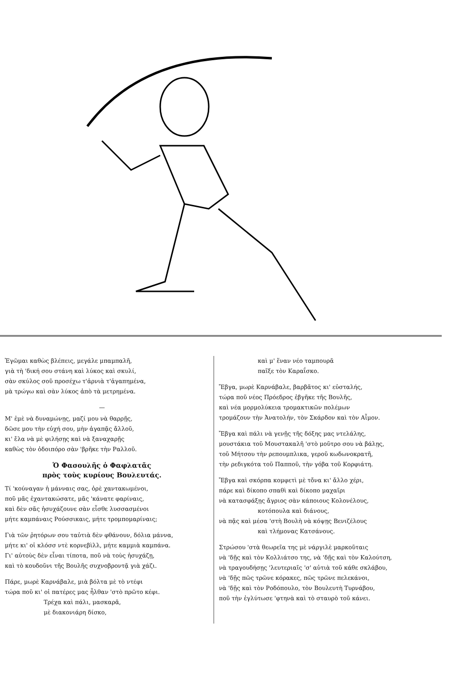Ἐγῶμαι καθὼς βλέπεις, μεγάλε μπαμπαλῆ,
γιὰ τὴ 'δική σου στάνη καὶ λύκος καὶ σκυλί,
σὰν σκύλος σοῦ προσέχω τ'ἀρνιὰ τ'ἀγαπημένα,
μὰ τρώγω καὶ σὰν λύκος ἀπὸ τὰ μετρημένα.
—
Μ' ἐμὲ νὰ δυναμώνῃς, μαζί μου νὰ θαρρῇς,
δῶσε μου τὴν εὐχή σου, μὴν ἀγαπᾷς ἄλλοῦ,
κι' ἔλα νὰ μὲ φιλήσῃς καὶ νὰ ξαναχαρῇς
καθὼς τὸν ὁδοιπόρο σὰν 'βρῆκε τὴν Ραλλοῦ.
Ὁ Φασουλῆς ὁ Φαφλατᾶς
πρὸς τοὺς κυρίους Βουλευτάς.
Τί 'κούναγαν ἡ μάνναις σας, ὀρὲ χαντακωμένοι,
ποῦ μᾶς ἐχαντακώσατε, μᾶς 'κάνατε φαρίναις,
καὶ δὲν σᾶς ἡσυχάζουνε σὰν εἶσθε λυσσασμένοι
μήτε καμπάναις Ρούσσικαις, μήτε τρομπομαρίναις;
Γιὰ τῶν ῥητόρων σου ταὐτιὰ δὲν φθάνουν, δόλια μάννα,
μήτε κι' οἱ κλόσσ ντὲ κορνεβὶλλ, μήτε καμμιὰ καμπάνα.
Γι' αὐτοὺς δὲν εἶναι τίποτα, ποῦ νὰ τοὺς ἡσυχάζῃ,
καὶ τὸ κουδοῦνι τῆς Βουλῆς συχνοβροντᾷ γιὰ χάζι.
Πάρε, μωρὲ Καρνάβαλε, μιὰ βόλτα μὲ τὸ ντέφι
τώρα ποῦ κι' οἱ πατέρες μας ἦλθαν 'στὸ πρῶτο κέφι.
Τρέχα καὶ πάλι, μασκαρᾶ,
μὲ διακονιάρη δίσκο,
καὶ μ' ἕναν νέο ταμπουρᾶ
παῖξε τὸν Καραΐσκο.
Ἔβγα, μωρὲ Καρνάβαλε, βαρβᾶτος κι' εὐσταλής,
τώρα ποῦ νέος Πρόεδρος ἐβγῆκε τῆς Βουλῆς,
καὶ νέα μορμολύκεια τρομακτικῶν πολέμων
τρομάζουν τὴν Ἀνατολήν, τὸν Σκάρδον καὶ τὸν Αἶμον.
Ἔβγα καὶ πάλι νὰ γενῇς τῆς δόξης μας ντελάλης,
μουστάκια τοῦ Μουστακαλῆ 'στὸ μοῦτρο σου νὰ βάλῃς,
τοῦ Μήτσου τὴν ρεπουμπλικα, γεροῦ κωδωνοκρατῆ,
τὴν ρεδιγκότα τοῦ Παπποῦ, τὴν γόβα τοῦ Κορφιάτη.
Ἔβγα καὶ σκόρπα κομφετὶ μὲ τὄνα κι' ἄλλο χέρι,
πάρε καὶ δίκοπο σπαθὶ καὶ δίκοπο μαχαῖρι
νὰ κατασφάξῃς ἄγριος σὰν κάποιους Κολονέλους,
κοτόπουλα καὶ διάνους,
νὰ πᾷς καὶ μέσα 'στὴ Βουλὴ νὰ κόψῃς Βενιζέλους
καὶ τλήμονας Κατσάνους.
Στρώσου 'στὰ θεωρεῖα της μὲ νάργιλὲ μαρκοῦταις
νὰ 'δῇς καὶ τὸν Κολλιάτσο της, νὰ 'δῇς καὶ τὸν Καλούτση,
νὰ τραγουδήσῃς 'λευτεριαῖς 'σ' αὐτιὰ τοῦ κάθε σκλάβου,
νὰ 'δῇς πῶς τρῶνε κόρακες, πῶς τρῶνε πελεκάνοι,
νὰ 'δῇς καὶ τὸν Ροδόπουλο, τὸν Βουλευτὴ Τυρνάβου,
ποῦ τὴν ἐγλύτωσε 'φτηνὰ καὶ τὸ σταυρὸ τοῦ κάνει.